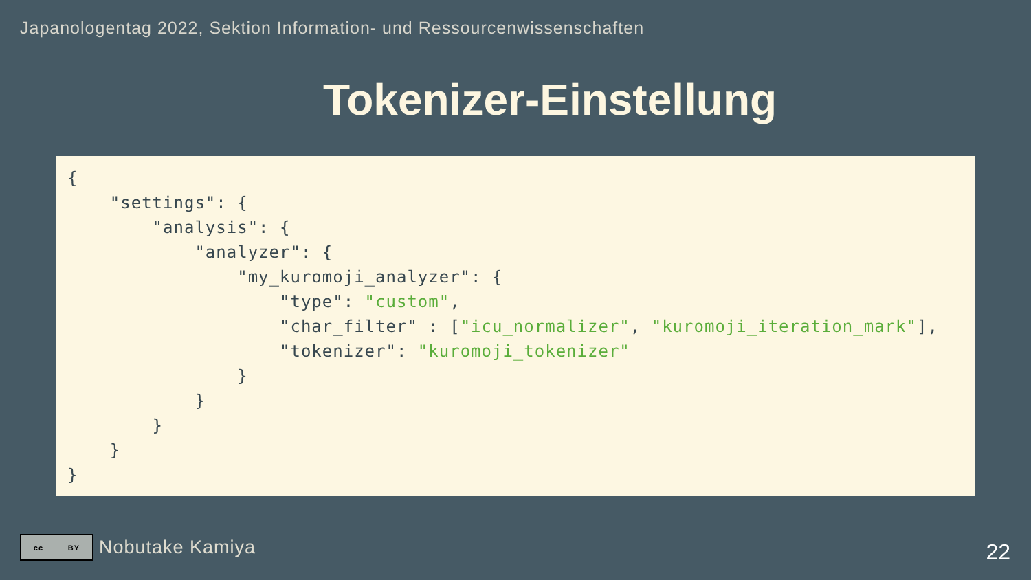Japanologentag 2022, Sektion Information- und Ressourcenwissenschaften
Tokenizer-Einstellung
{
    "settings": {
        "analysis": {
            "analyzer": {
                "my_kuromoji_analyzer": {
                    "type": "custom",
                    "char_filter" : ["icu_normalizer", "kuromoji_iteration_mark"],
                    "tokenizer": "kuromoji_tokenizer"
                }
            }
        }
    }
}
cc BY
Nobutake Kamiya
22